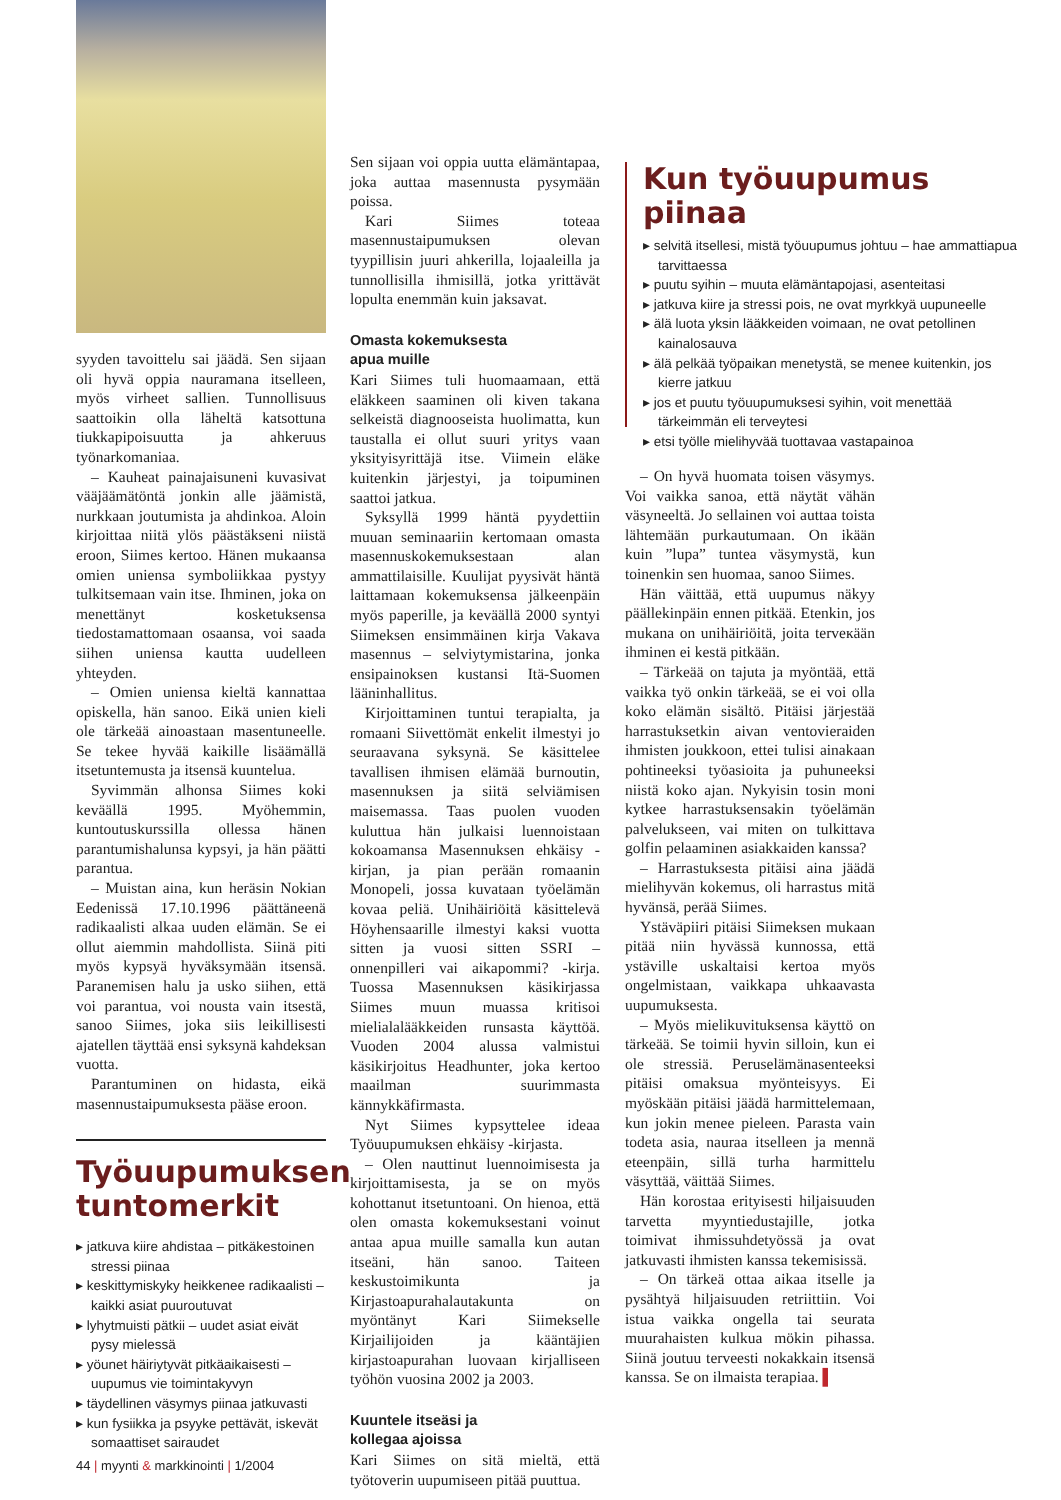syyden tavoittelu sai jäädä. Sen sijaan oli hyvä oppia nauramana itselleen, myös virheet sallien. Tunnollisuus saattoikin olla läheltä katsottuna tiukkapipoisuutta ja ahkeruus työnarkomaniaa.
– Kauheat painajaisuneni kuvasivat vääjäämätöntä jonkin alle jäämistä, nurkkaan joutumista ja ahdinkoa. Aloin kirjoittaa niitä ylös päästäkseni niistä eroon, Siimes kertoo. Hänen mukaansa omien uniensa symboliikkaa pystyy tulkitsemaan vain itse. Ihminen, joka on menettänyt kosketuksensa tiedostamattomaan osaansa, voi saada siihen uniensa kautta uudelleen yhteyden.
– Omien uniensa kieltä kannattaa opiskella, hän sanoo. Eikä unien kieli ole tärkeää ainoastaan masentuneelle. Se tekee hyvää kaikille lisäämällä itsetuntemusta ja itsensä kuuntelua.
Syvimmän alhonsa Siimes koki keväällä 1995. Myöhemmin, kuntoutuskurssilla ollessa hänen parantumishalunsa kypsyi, ja hän päätti parantua.
– Muistan aina, kun heräsin Nokian Eedenissä 17.10.1996 päättäneenä radikaalisti alkaa uuden elämän. Se ei ollut aiemmin mahdollista. Siinä piti myös kypsyä hyväksymään itsensä. Paranemisen halu ja usko siihen, että voi parantua, voi nousta vain itsestä, sanoo Siimes, joka siis leikillisesti ajatellen täyttää ensi syksynä kahdeksan vuotta.
Parantuminen on hidasta, eikä masennustaipumuksesta pääse eroon.
Työuupumuksen tuntomerkit
▸ jatkuva kiire ahdistaa – pitkäkestoinen stressi piinaa
▸ keskittymiskyky heikkenee radikaalisti – kaikki asiat puuroutuvat
▸ lyhytmuisti pätkii – uudet asiat eivät pysy mielessä
▸ yöunet häiriytyvät pitkäaikaisesti – uupumus vie toimintakyvyn
▸ täydellinen väsymys piinaa jatkuvasti
▸ kun fysiikka ja psyyke pettävät, iskevät somaattiset sairaudet
Sen sijaan voi oppia uutta elämäntapaa, joka auttaa masennusta pysymään poissa.
Kari Siimes toteaa masennustaipumuksen olevan tyypillisin juuri ahkerilla, lojaaleilla ja tunnollisilla ihmisillä, jotka yrittävät lopulta enemmän kuin jaksavat.
Omasta kokemuksesta
apua muille
Kari Siimes tuli huomaamaan, että eläkkeen saaminen oli kiven takana selkeistä diagnooseista huolimatta, kun taustalla ei ollut suuri yritys vaan yksityisyrittäjä itse. Viimein eläke kuitenkin järjestyi, ja toipuminen saattoi jatkua.
Syksyllä 1999 häntä pyydettiin muuan seminaariin kertomaan omasta masennuskokemuksestaan alan ammattilaisille. Kuulijat pyysivät häntä laittamaan kokemuksensa jälkeenpäin myös paperille, ja keväällä 2000 syntyi Siimeksen ensimmäinen kirja Vakava masennus – selviytymistarina, jonka ensipainoksen kustansi Itä-Suomen lääninhallitus.
Kirjoittaminen tuntui terapialta, ja romaani Siivettömät enkelit ilmestyi jo seuraavana syksynä. Se käsittelee tavallisen ihmisen elämää burnoutin, masennuksen ja siitä selviämisen maisemassa. Taas puolen vuoden kuluttua hän julkaisi luennoistaan kokoamansa Masennuksen ehkäisy -kirjan, ja pian perään romaanin Monopeli, jossa kuvataan työelämän kovaa peliä. Unihäiriöitä käsittelevä Höyhensaarille ilmestyi kaksi vuotta sitten ja vuosi sitten SSRI – onnenpilleri vai aikapommi? -kirja. Tuossa Masennuksen käsikirjassa Siimes muun muassa kritisoi mielialalääkkeiden runsasta käyttöä. Vuoden 2004 alussa valmistui käsikirjoitus Headhunter, joka kertoo maailman suurimmasta kännykkäfirmasta.
Nyt Siimes kypsyttelee ideaa Työuupumuksen ehkäisy -kirjasta.
– Olen nauttinut luennoimisesta ja kirjoittamisesta, ja se on myös kohottanut itsetuntoani. On hienoa, että olen omasta kokemuksestani voinut antaa apua muille samalla kun autan itseäni, hän sanoo. Taiteen keskustoimikunta ja Kirjastoapurahalautakunta on myöntänyt Kari Siimekselle Kirjailijoiden ja kääntäjien kirjastoapurahan luovaan kirjalliseen työhön vuosina 2002 ja 2003.
Kuuntele itseäsi ja
kollegaa ajoissa
Kari Siimes on sitä mieltä, että työtoverin uupumiseen pitää puuttua.
Kun työuupumus piinaa
▸ selvitä itsellesi, mistä työuupumus johtuu – hae ammattiapua tarvittaessa
▸ puutu syihin – muuta elämäntapojasi, asenteitasi
▸ jatkuva kiire ja stressi pois, ne ovat myrkkyä uupuneelle
▸ älä luota yksin lääkkeiden voimaan, ne ovat petollinen kainalosauva
▸ älä pelkää työpaikan menetystä, se menee kuitenkin, jos kierre jatkuu
▸ jos et puutu työuupumuksesi syihin, voit menettää tärkeimmän eli terveytesi
▸ etsi työlle mielihyvää tuottavaa vastapainoa
– On hyvä huomata toisen väsymys. Voi vaikka sanoa, että näytät vähän väsyneeltä. Jo sellainen voi auttaa toista lähtemään purkautumaan. On ikään kuin ”lupa” tuntea väsymystä, kun toinenkin sen huomaa, sanoo Siimes.
Hän väittää, että uupumus näkyy päällekinpäin ennen pitkää. Etenkin, jos mukana on unihäiriöitä, joita terveкään ihminen ei kestä pitkään.
– Tärkeää on tajuta ja myöntää, että vaikka työ onkin tärkeää, se ei voi olla koko elämän sisältö. Pitäisi järjestää harrastuksetkin aivan ventovieraiden ihmisten joukkoon, ettei tulisi ainakaan pohtineeksi työasioita ja puhuneeksi niistä koko ajan. Nykyisin tosin moni kytkee harrastuksensakin työelämän palvelukseen, vai miten on tulkittava golfin pelaaminen asiakkaiden kanssa?
– Harrastuksesta pitäisi aina jäädä mielihyvän kokemus, oli harrastus mitä hyvänsä, perää Siimes.
Ystäväpiiri pitäisi Siimeksen mukaan pitää niin hyvässä kunnossa, että ystäville uskaltaisi kertoa myös ongelmistaan, vaikkapa uhkaavasta uupumuksesta.
– Myös mielikuvituksensa käyttö on tärkeää. Se toimii hyvin silloin, kun ei ole stressiä. Peruselämänasenteeksi pitäisi omaksua myönteisyys. Ei myöskään pitäisi jäädä harmittelemaan, kun jokin menee pieleen. Parasta vain todeta asia, nauraa itselleen ja mennä eteenpäin, sillä turha harmittelu väsyttää, väittää Siimes.
Hän korostaa erityisesti hiljaisuuden tarvetta myyntiedustajille, jotka toimivat ihmissuhdetyössä ja ovat jatkuvasti ihmisten kanssa tekemisissä.
– On tärkeä ottaa aikaa itselle ja pysähtyä hiljaisuuden retriittiin. Voi istua vaikka ongella tai seurata muurahaisten kulkua mökin pihassa. Siinä joutuu terveesti nokakkain itsensä kanssa. Se on ilmaista terapiaa. ▌
44 | myynti & markkinointi | 1/2004